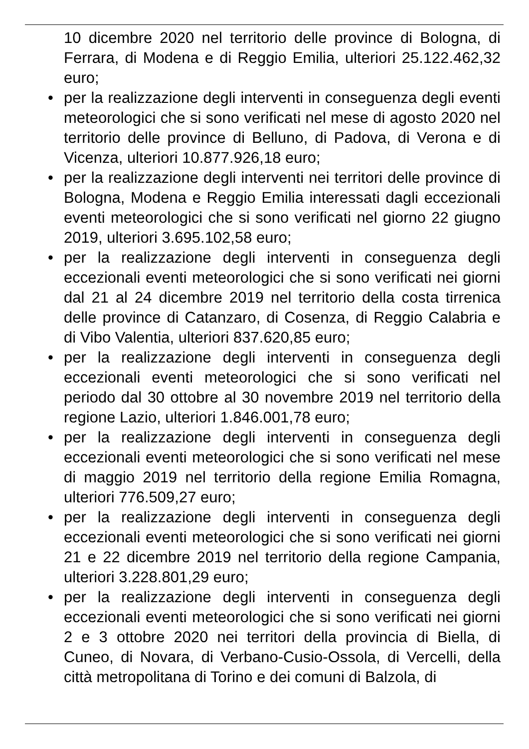10 dicembre 2020 nel territorio delle province di Bologna, di Ferrara, di Modena e di Reggio Emilia, ulteriori 25.122.462,32 euro;
• per la realizzazione degli interventi in conseguenza degli eventi meteorologici che si sono verificati nel mese di agosto 2020 nel territorio delle province di Belluno, di Padova, di Verona e di Vicenza, ulteriori 10.877.926,18 euro;
• per la realizzazione degli interventi nei territori delle province di Bologna, Modena e Reggio Emilia interessati dagli eccezionali eventi meteorologici che si sono verificati nel giorno 22 giugno 2019, ulteriori 3.695.102,58 euro;
• per la realizzazione degli interventi in conseguenza degli eccezionali eventi meteorologici che si sono verificati nei giorni dal 21 al 24 dicembre 2019 nel territorio della costa tirrenica delle province di Catanzaro, di Cosenza, di Reggio Calabria e di Vibo Valentia, ulteriori 837.620,85 euro;
• per la realizzazione degli interventi in conseguenza degli eccezionali eventi meteorologici che si sono verificati nel periodo dal 30 ottobre al 30 novembre 2019 nel territorio della regione Lazio, ulteriori 1.846.001,78 euro;
• per la realizzazione degli interventi in conseguenza degli eccezionali eventi meteorologici che si sono verificati nel mese di maggio 2019 nel territorio della regione Emilia Romagna, ulteriori 776.509,27 euro;
• per la realizzazione degli interventi in conseguenza degli eccezionali eventi meteorologici che si sono verificati nei giorni 21 e 22 dicembre 2019 nel territorio della regione Campania, ulteriori 3.228.801,29 euro;
• per la realizzazione degli interventi in conseguenza degli eccezionali eventi meteorologici che si sono verificati nei giorni 2 e 3 ottobre 2020 nei territori della provincia di Biella, di Cuneo, di Novara, di Verbano-Cusio-Ossola, di Vercelli, della città metropolitana di Torino e dei comuni di Balzola, di